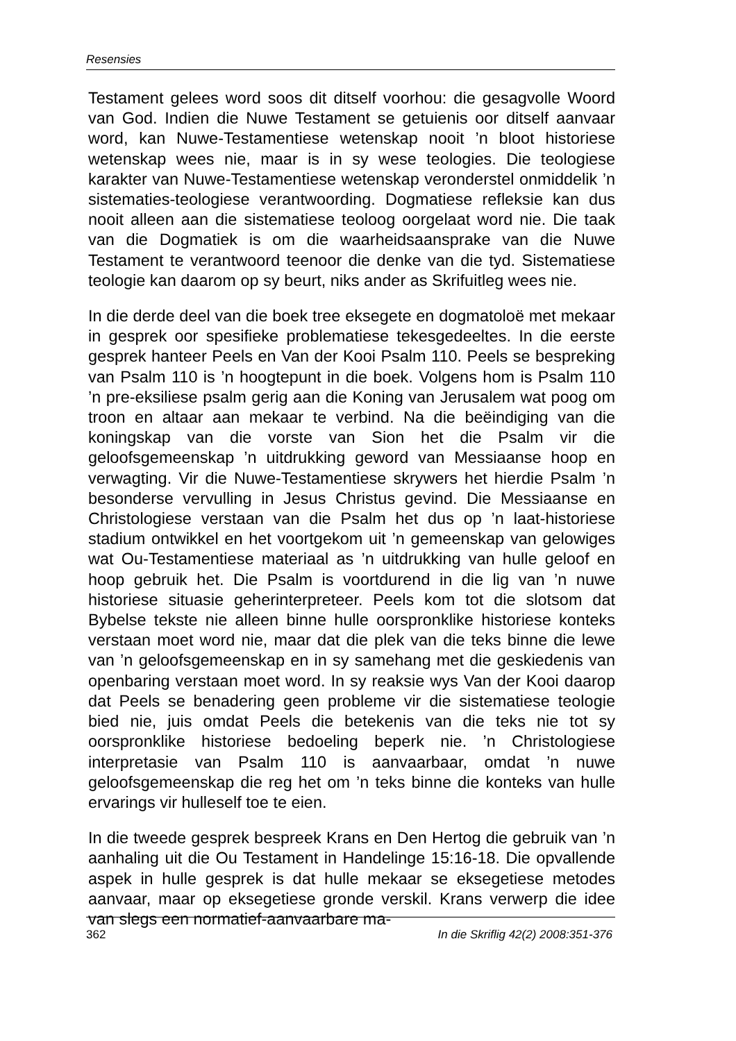Resensies
Testament gelees word soos dit ditself voorhou: die gesagvolle Woord van God. Indien die Nuwe Testament se getuienis oor ditself aanvaar word, kan Nuwe-Testamentiese wetenskap nooit ’n bloot historiese wetenskap wees nie, maar is in sy wese teologies. Die teologiese karakter van Nuwe-Testamentiese wetenskap veronderstel onmiddelik ’n sistematies-teologiese verantwoording. Dogmatiese refleksie kan dus nooit alleen aan die sistematiese teoloog oorgelaat word nie. Die taak van die Dogmatiek is om die waarheidsaansprake van die Nuwe Testament te verantwoord teenoor die denke van die tyd. Sistematiese teologie kan daarom op sy beurt, niks ander as Skrifuitleg wees nie.
In die derde deel van die boek tree eksegete en dogmatoloë met mekaar in gesprek oor spesifieke problematiese tekesgedeeltes. In die eerste gesprek hanteer Peels en Van der Kooi Psalm 110. Peels se bespreking van Psalm 110 is ’n hoogtepunt in die boek. Volgens hom is Psalm 110 ’n pre-eksiliese psalm gerig aan die Koning van Jerusalem wat poog om troon en altaar aan mekaar te verbind. Na die beëindiging van die koningskap van die vorste van Sion het die Psalm vir die geloofsgemeenskap ’n uitdrukking geword van Messiaanse hoop en verwagting. Vir die Nuwe-Testamentiese skrywers het hierdie Psalm ’n besonderse vervulling in Jesus Christus gevind. Die Messiaanse en Christologiese verstaan van die Psalm het dus op ’n laat-historiese stadium ontwikkel en het voortgekom uit ’n gemeenskap van gelowiges wat Ou-Testamentiese materiaal as ’n uitdrukking van hulle geloof en hoop gebruik het. Die Psalm is voortdurend in die lig van ’n nuwe historiese situasie geherinterpreteer. Peels kom tot die slotsom dat Bybelse tekste nie alleen binne hulle oorspronklike historiese konteks verstaan moet word nie, maar dat die plek van die teks binne die lewe van ’n geloofsgemeenskap en in sy samehang met die geskiedenis van openbaring verstaan moet word. In sy reaksie wys Van der Kooi daarop dat Peels se benadering geen probleme vir die sistematiese teologie bied nie, juis omdat Peels die betekenis van die teks nie tot sy oorspronklike historiese bedoeling beperk nie. ’n Christologiese interpretasie van Psalm 110 is aanvaarbaar, omdat ’n nuwe geloofsgemeenskap die reg het om ’n teks binne die konteks van hulle ervarings vir hulleself toe te eien.
In die tweede gesprek bespreek Krans en Den Hertog die gebruik van ’n aanhaling uit die Ou Testament in Handelinge 15:16-18. Die opvallende aspek in hulle gesprek is dat hulle mekaar se eksegetiese metodes aanvaar, maar op eksegetiese gronde verskil. Krans verwerp die idee van slegs een normatief-aanvaarbare ma-
362 In die Skriflig 42(2) 2008:351-376